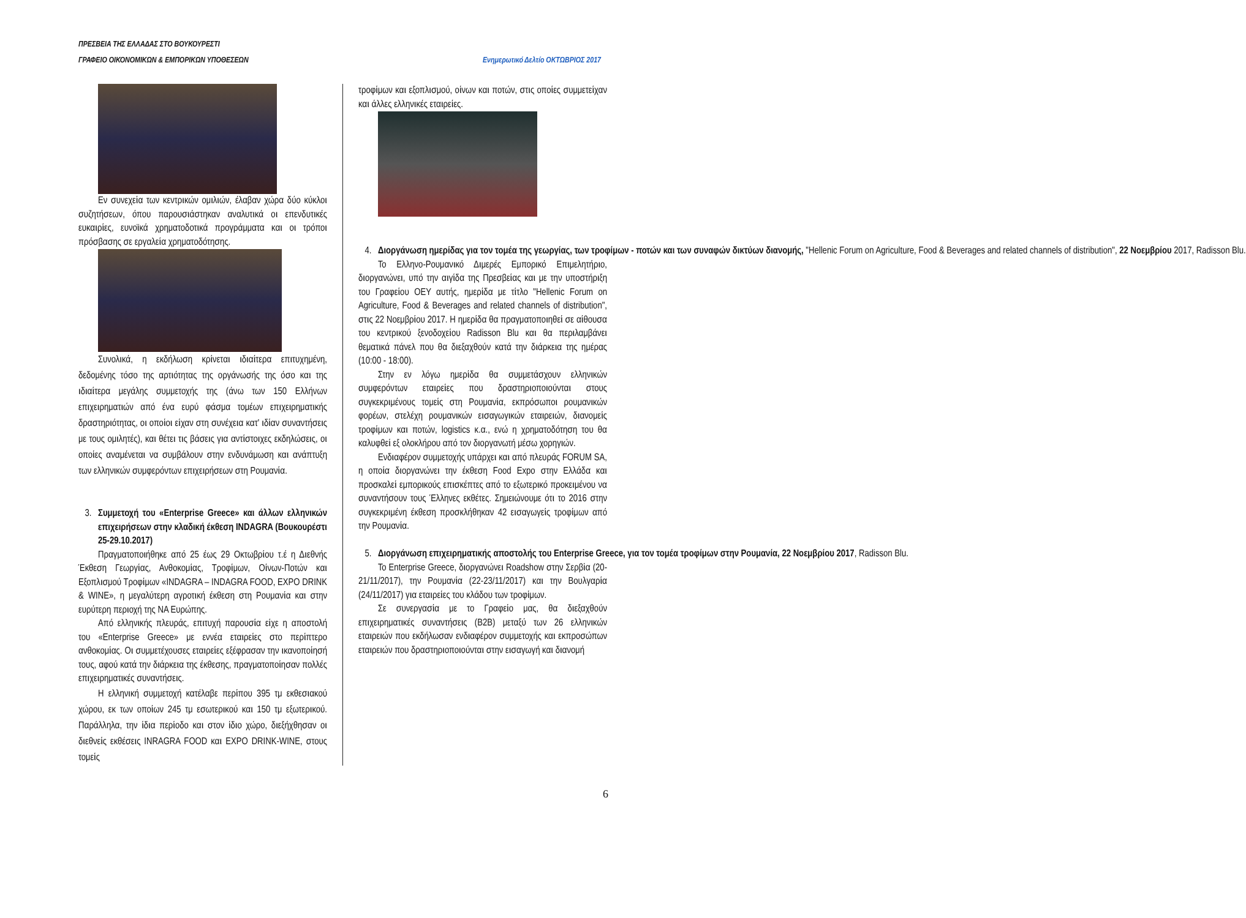ΠΡΕΣΒΕΙΑ ΤΗΣ ΕΛΛΑΔΑΣ ΣΤΟ ΒΟΥΚΟΥΡΕΣΤΙ
ΓΡΑΦΕΙΟ ΟΙΚΟΝΟΜΙΚΩΝ & ΕΜΠΟΡΙΚΩΝ ΥΠΟΘΕΣΕΩΝ Ενημερωτικό Δελτίο ΟΚΤΩΒΡΙΟΣ 2017
Εν συνεχεία των κεντρικών ομιλιών, έλαβαν χώρα δύο κύκλοι συζητήσεων, όπου παρουσιάστηκαν αναλυτικά οι επενδυτικές ευκαιρίες, ευνοϊκά χρηματοδοτικά προγράμματα και οι τρόποι πρόσβασης σε εργαλεία χρηματοδότησης.
Συνολικά, η εκδήλωση κρίνεται ιδιαίτερα επιτυχημένη, δεδομένης τόσο της αρτιότητας της οργάνωσής της όσο και της ιδιαίτερα μεγάλης συμμετοχής της (άνω των 150 Ελλήνων επιχειρηματιών από ένα ευρύ φάσμα τομέων επιχειρηματικής δραστηριότητας, οι οποίοι είχαν στη συνέχεια κατ' ιδίαν συναντήσεις με τους ομιλητές), και θέτει τις βάσεις για αντίστοιχες εκδηλώσεις, οι οποίες αναμένεται να συμβάλουν στην ενδυνάμωση και ανάπτυξη των ελληνικών συμφερόντων επιχειρήσεων στη Ρουμανία.
3. Συμμετοχή του «Enterprise Greece» και άλλων ελληνικών επιχειρήσεων στην κλαδική έκθεση INDAGRA (Βουκουρέστι 25-29.10.2017)
Πραγματοποιήθηκε από 25 έως 29 Οκτωβρίου τ.έ η Διεθνής Έκθεση Γεωργίας, Ανθοκομίας, Τροφίμων, Οίνων-Ποτών και Εξοπλισμού Τροφίμων «INDAGRA – INDAGRA FOOD, EXPO DRINK & WINE», η μεγαλύτερη αγροτική έκθεση στη Ρουμανία και στην ευρύτερη περιοχή της ΝΑ Ευρώπης.
Από ελληνικής πλευράς, επιτυχή παρουσία είχε η αποστολή του «Enterprise Greece» με εννέα εταιρείες στο περίπτερο ανθοκομίας. Οι συμμετέχουσες εταιρείες εξέφρασαν την ικανοποίησή τους, αφού κατά την διάρκεια της έκθεσης, πραγματοποίησαν πολλές επιχειρηματικές συναντήσεις.
Η ελληνική συμμετοχή κατέλαβε περίπου 395 τμ εκθεσιακού χώρου, εκ των οποίων 245 τμ εσωτερικού και 150 τμ εξωτερικού. Παράλληλα, την ίδια περίοδο και στον ίδιο χώρο, διεξήχθησαν οι διεθνείς εκθέσεις INRAGRA FOOD και EXPO DRINK-WINE, στους τομείς
τροφίμων και εξοπλισμού, οίνων και ποτών, στις οποίες συμμετείχαν και άλλες ελληνικές εταιρείες.
4. Διοργάνωση ημερίδας για τον τομέα της γεωργίας, των τροφίμων - ποτών και των συναφών δικτύων διανομής, "Hellenic Forum on Agriculture, Food & Beverages and related channels of distribution", 22 Νοεμβρίου 2017, Radisson Blu.
Το Ελληνο-Ρουμανικό Διμερές Εμπορικό Επιμελητήριο, διοργανώνει, υπό την αιγίδα της Πρεσβείας και με την υποστήριξη του Γραφείου ΟΕΥ αυτής, ημερίδα με τίτλο "Hellenic Forum on Agriculture, Food & Beverages and related channels of distribution", στις 22 Νοεμβρίου 2017. Η ημερίδα θα πραγματοποιηθεί σε αίθουσα του κεντρικού ξενοδοχείου Radisson Blu και θα περιλαμβάνει θεματικά πάνελ που θα διεξαχθούν κατά την διάρκεια της ημέρας (10:00 - 18:00).
Στην εν λόγω ημερίδα θα συμμετάσχουν ελληνικών συμφερόντων εταιρείες που δραστηριοποιούνται στους συγκεκριμένους τομείς στη Ρουμανία, εκπρόσωποι ρουμανικών φορέων, στελέχη ρουμανικών εισαγωγικών εταιρειών, διανομείς τροφίμων και ποτών, logistics κ.α., ενώ η χρηματοδότηση του θα καλυφθεί εξ ολοκλήρου από τον διοργανωτή μέσω χορηγιών.
Ενδιαφέρον συμμετοχής υπάρχει και από πλευράς FORUM SA, η οποία διοργανώνει την έκθεση Food Expo στην Ελλάδα και προσκαλεί εμπορικούς επισκέπτες από το εξωτερικό προκειμένου να συναντήσουν τους Έλληνες εκθέτες. Σημειώνουμε ότι το 2016 στην συγκεκριμένη έκθεση προσκλήθηκαν 42 εισαγωγείς τροφίμων από την Ρουμανία.
5. Διοργάνωση επιχειρηματικής αποστολής του Enterprise Greece, για τον τομέα τροφίμων στην Ρουμανία, 22 Νοεμβρίου 2017, Radisson Blu.
Το Enterprise Greece, διοργανώνει Roadshow στην Σερβία (20-21/11/2017), την Ρουμανία (22-23/11/2017) και την Βουλγαρία (24/11/2017) για εταιρείες του κλάδου των τροφίμων.
Σε συνεργασία με το Γραφείο μας, θα διεξαχθούν επιχειρηματικές συναντήσεις (B2B) μεταξύ των 26 ελληνικών εταιρειών που εκδήλωσαν ενδιαφέρον συμμετοχής και εκπροσώπων εταιρειών που δραστηριοποιούνται στην εισαγωγή και διανομή
6